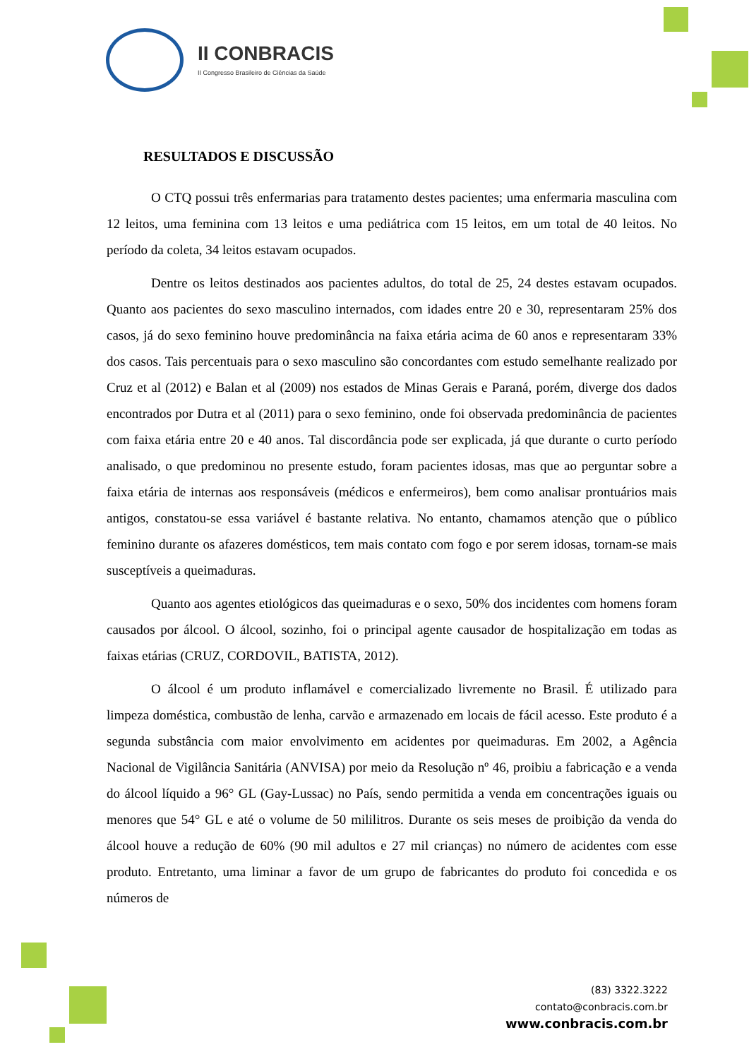II CONBRACIS
II Congresso Brasileiro de Ciências da Saúde
RESULTADOS E DISCUSSÃO
O CTQ possui três enfermarias para tratamento destes pacientes; uma enfermaria masculina com 12 leitos, uma feminina com 13 leitos e uma pediátrica com 15 leitos, em um total de 40 leitos. No período da coleta, 34 leitos estavam ocupados.
Dentre os leitos destinados aos pacientes adultos, do total de 25, 24 destes estavam ocupados. Quanto aos pacientes do sexo masculino internados, com idades entre 20 e 30, representaram 25% dos casos, já do sexo feminino houve predominância na faixa etária acima de 60 anos e representaram 33% dos casos. Tais percentuais para o sexo masculino são concordantes com estudo semelhante realizado por Cruz et al (2012) e Balan et al (2009) nos estados de Minas Gerais e Paraná, porém, diverge dos dados encontrados por Dutra et al (2011) para o sexo feminino, onde foi observada predominância de pacientes com faixa etária entre 20 e 40 anos. Tal discordância pode ser explicada, já que durante o curto período analisado, o que predominou no presente estudo, foram pacientes idosas, mas que ao perguntar sobre a faixa etária de internas aos responsáveis (médicos e enfermeiros), bem como analisar prontuários mais antigos, constatou-se essa variável é bastante relativa. No entanto, chamamos atenção que o público feminino durante os afazeres domésticos, tem mais contato com fogo e por serem idosas, tornam-se mais susceptíveis a queimaduras.
Quanto aos agentes etiológicos das queimaduras e o sexo, 50% dos incidentes com homens foram causados por álcool. O álcool, sozinho, foi o principal agente causador de hospitalização em todas as faixas etárias (CRUZ, CORDOVIL, BATISTA, 2012).
O álcool é um produto inflamável e comercializado livremente no Brasil. É utilizado para limpeza doméstica, combustão de lenha, carvão e armazenado em locais de fácil acesso. Este produto é a segunda substância com maior envolvimento em acidentes por queimaduras. Em 2002, a Agência Nacional de Vigilância Sanitária (ANVISA) por meio da Resolução nº 46, proibiu a fabricação e a venda do álcool líquido a 96° GL (Gay-Lussac) no País, sendo permitida a venda em concentrações iguais ou menores que 54° GL e até o volume de 50 mililitros. Durante os seis meses de proibição da venda do álcool houve a redução de 60% (90 mil adultos e 27 mil crianças) no número de acidentes com esse produto. Entretanto, uma liminar a favor de um grupo de fabricantes do produto foi concedida e os números de
(83) 3322.3222
contato@conbracis.com.br
www.conbracis.com.br